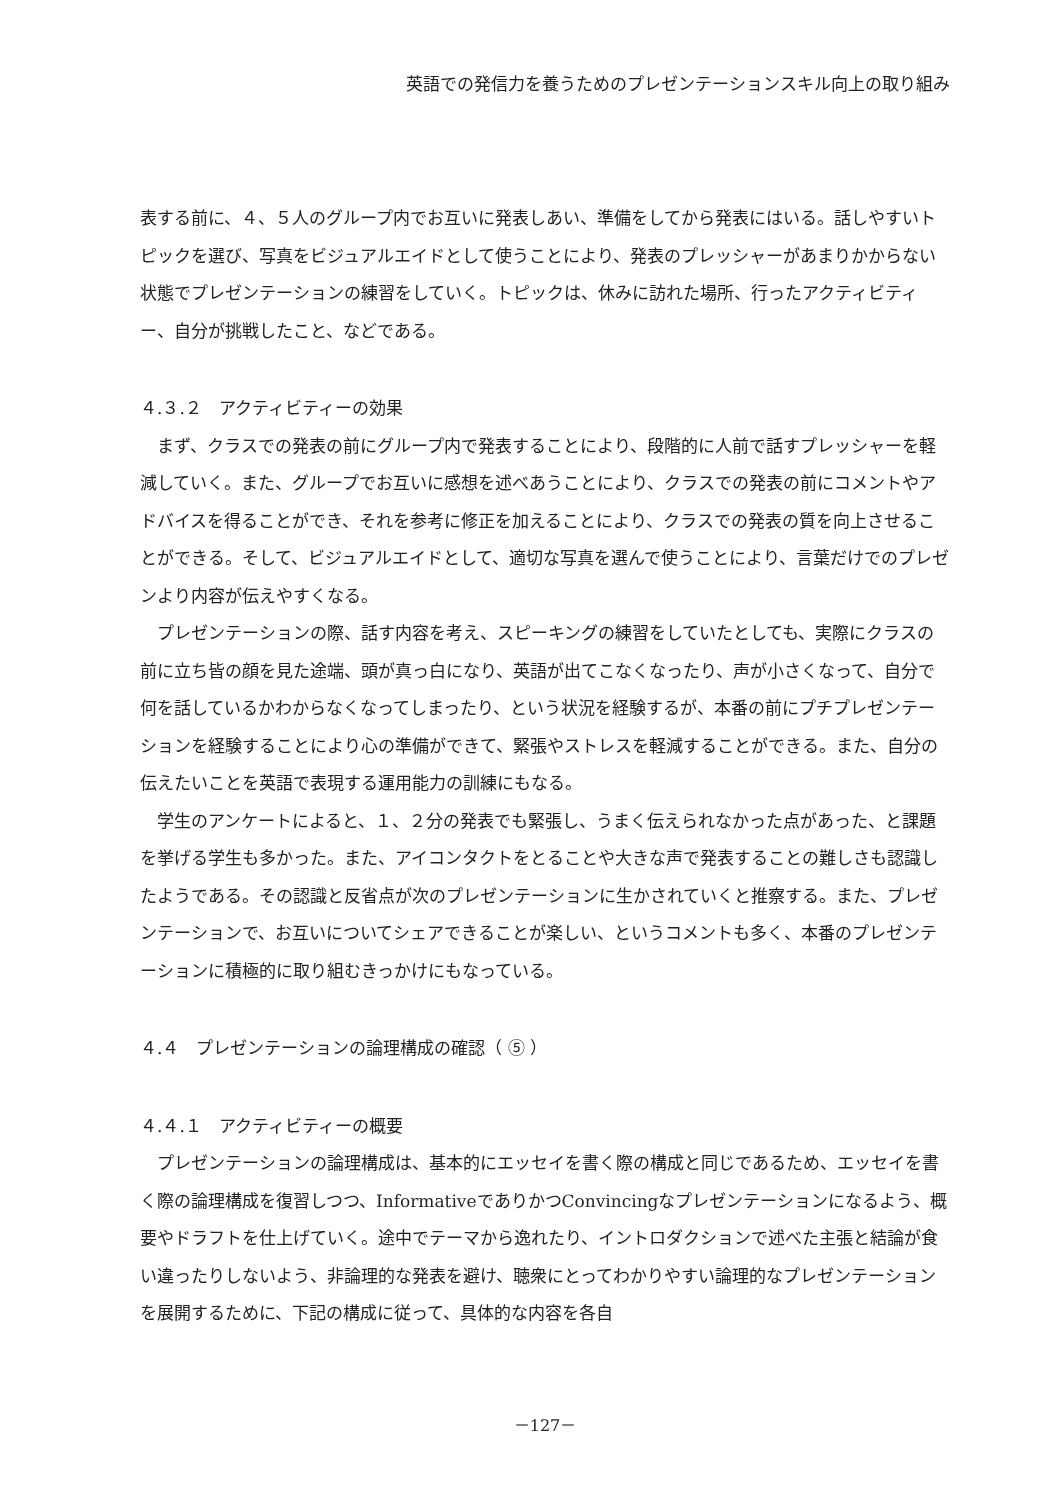英語での発信力を養うためのプレゼンテーションスキル向上の取り組み
表する前に、４、５人のグループ内でお互いに発表しあい、準備をしてから発表にはいる。話しやすいトピックを選び、写真をビジュアルエイドとして使うことにより、発表のプレッシャーがあまりかからない状態でプレゼンテーションの練習をしていく。トピックは、休みに訪れた場所、行ったアクティビティー、自分が挑戦したこと、などである。
４.３.２　アクティビティーの効果
まず、クラスでの発表の前にグループ内で発表することにより、段階的に人前で話すプレッシャーを軽減していく。また、グループでお互いに感想を述べあうことにより、クラスでの発表の前にコメントやアドバイスを得ることができ、それを参考に修正を加えることにより、クラスでの発表の質を向上させることができる。そして、ビジュアルエイドとして、適切な写真を選んで使うことにより、言葉だけでのプレゼンより内容が伝えやすくなる。
プレゼンテーションの際、話す内容を考え、スピーキングの練習をしていたとしても、実際にクラスの前に立ち皆の顔を見た途端、頭が真っ白になり、英語が出てこなくなったり、声が小さくなって、自分で何を話しているかわからなくなってしまったり、という状況を経験するが、本番の前にプチプレゼンテーションを経験することにより心の準備ができて、緊張やストレスを軽減することができる。また、自分の伝えたいことを英語で表現する運用能力の訓練にもなる。
学生のアンケートによると、１、２分の発表でも緊張し、うまく伝えられなかった点があった、と課題を挙げる学生も多かった。また、アイコンタクトをとることや大きな声で発表することの難しさも認識したようである。その認識と反省点が次のプレゼンテーションに生かされていくと推察する。また、プレゼンテーションで、お互いについてシェアできることが楽しい、というコメントも多く、本番のプレゼンテーションに積極的に取り組むきっかけにもなっている。
４.４　プレゼンテーションの論理構成の確認（ ⑤ ）
４.４.１　アクティビティーの概要
プレゼンテーションの論理構成は、基本的にエッセイを書く際の構成と同じであるため、エッセイを書く際の論理構成を復習しつつ、InformativeでありかつConvincingなプレゼンテーションになるよう、概要やドラフトを仕上げていく。途中でテーマから逸れたり、イントロダクションで述べた主張と結論が食い違ったりしないよう、非論理的な発表を避け、聴衆にとってわかりやすい論理的なプレゼンテーションを展開するために、下記の構成に従って、具体的な内容を各自
－127－